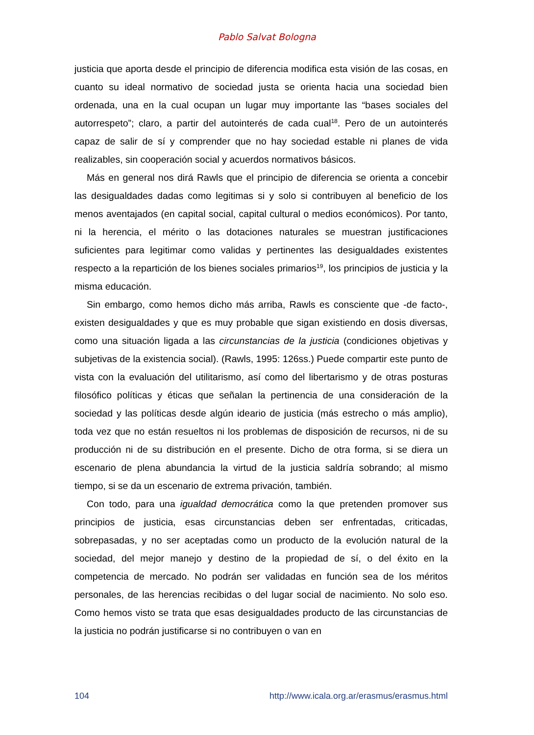Pablo Salvat Bologna
justicia que aporta desde el principio de diferencia modifica esta visión de las cosas, en cuanto su ideal normativo de sociedad justa se orienta hacia una sociedad bien ordenada, una en la cual ocupan un lugar muy importante las “bases sociales del autorrespeto”; claro, a partir del autointerés de cada cual<sup>18</sup>. Pero de un autointerés capaz de salir de sí y comprender que no hay sociedad estable ni planes de vida realizables, sin cooperación social y acuerdos normativos básicos.
Más en general nos dirá Rawls que el principio de diferencia se orienta a concebir las desigualdades dadas como legitimas si y solo si contribuyen al beneficio de los menos aventajados (en capital social, capital cultural o medios económicos). Por tanto, ni la herencia, el mérito o las dotaciones naturales se muestran justificaciones suficientes para legitimar como validas y pertinentes las desigualdades existentes respecto a la repartición de los bienes sociales primarios<sup>19</sup>, los principios de justicia y la misma educación.
Sin embargo, como hemos dicho más arriba, Rawls es consciente que -de facto-, existen desigualdades y que es muy probable que sigan existiendo en dosis diversas, como una situación ligada a las circunstancias de la justicia (condiciones objetivas y subjetivas de la existencia social). (Rawls, 1995: 126ss.) Puede compartir este punto de vista con la evaluación del utilitarismo, así como del libertarismo y de otras posturas filosófico políticas y éticas que señalan la pertinencia de una consideración de la sociedad y las políticas desde algún ideario de justicia (más estrecho o más amplio), toda vez que no están resueltos ni los problemas de disposición de recursos, ni de su producción ni de su distribución en el presente. Dicho de otra forma, si se diera un escenario de plena abundancia la virtud de la justicia saldría sobrando; al mismo tiempo, si se da un escenario de extrema privación, también.
Con todo, para una igualdad democrática como la que pretenden promover sus principios de justicia, esas circunstancias deben ser enfrentadas, criticadas, sobrepasadas, y no ser aceptadas como un producto de la evolución natural de la sociedad, del mejor manejo y destino de la propiedad de sí, o del éxito en la competencia de mercado. No podrán ser validadas en función sea de los méritos personales, de las herencias recibidas o del lugar social de nacimiento. No solo eso. Como hemos visto se trata que esas desigualdades producto de las circunstancias de la justicia no podrán justificarse si no contribuyen o van en
104 http://www.icala.org.ar/erasmus/erasmus.html